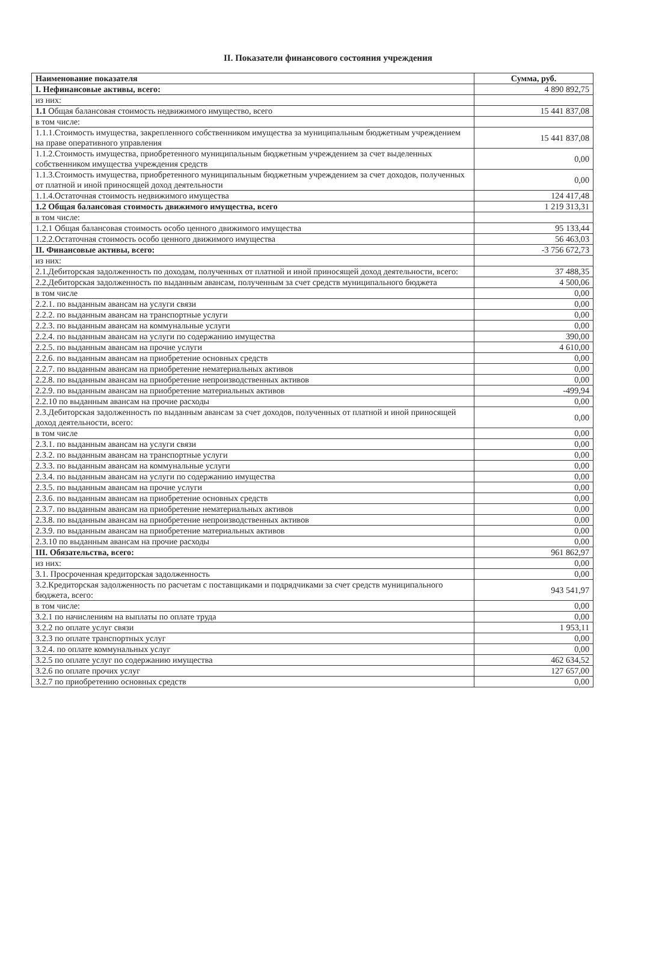II. Показатели финансового состояния учреждения
| Наименование показателя | Сумма, руб. |
| --- | --- |
| I. Нефинансовые активы, всего: | 4 890 892,75 |
| из них: | |
| 1.1 Общая балансовая стоимость недвижимого имущество, всего | 15 441 837,08 |
| в том числе: | |
| 1.1.1.Стоимость имущества, закрепленного собственником имущества за муниципальным бюджетным учреждением на праве оперативного управления | 15 441 837,08 |
| 1.1.2.Стоимость имущества, приобретенного муниципальным бюджетным учреждением за счет выделенных собственником имущества учреждения средств | 0,00 |
| 1.1.3.Стоимость имущества, приобретенного муниципальным бюджетным учреждением за счет доходов, полученных от платной и иной приносящей доход деятельности | 0,00 |
| 1.1.4.Остаточная стоимость недвижимого имущества | 124 417,48 |
| 1.2 Общая балансовая стоимость движимого имущества, всего | 1 219 313,31 |
| в том числе: | |
| 1.2.1 Общая балансовая стоимость особо ценного движимого имущества | 95 133,44 |
| 1.2.2.Остаточная стоимость особо ценного движимого имущества | 56 463,03 |
| II. Финансовые активы, всего: | -3 756 672,73 |
| из них: | |
| 2.1.Дебиторская задолженность по доходам, полученных от платной и иной приносящей доход деятельности, всего: | 37 488,35 |
| 2.2.Дебиторская задолженность по выданным авансам, полученным за счет средств муниципального бюджета | 4 500,06 |
| в том числе | 0,00 |
| 2.2.1. по выданным авансам на услуги связи | 0,00 |
| 2.2.2. по выданным авансам на транспортные услуги | 0,00 |
| 2.2.3. по выданным авансам на коммунальные услуги | 0,00 |
| 2.2.4. по выданным авансам на услуги по содержанию имущества | 390,00 |
| 2.2.5. по выданным авансам на прочие услуги | 4 610,00 |
| 2.2.6. по выданным авансам на приобретение основных средств | 0,00 |
| 2.2.7. по выданным авансам на приобретение нематериальных активов | 0,00 |
| 2.2.8. по выданным авансам на приобретение непроизводственных активов | 0,00 |
| 2.2.9. по выданным авансам на приобретение материальных активов | -499,94 |
| 2.2.10 по выданным авансам на прочие расходы | 0,00 |
| 2.3.Дебиторская задолженность по выданным авансам за счет доходов, полученных от платной и иной приносящей доход деятельности, всего: | 0,00 |
| в том числе | 0,00 |
| 2.3.1. по выданным авансам на услуги связи | 0,00 |
| 2.3.2. по выданным авансам на транспортные услуги | 0,00 |
| 2.3.3. по выданным авансам на коммунальные услуги | 0,00 |
| 2.3.4. по выданным авансам на услуги по содержанию имущества | 0,00 |
| 2.3.5. по выданным авансам на прочие услуги | 0,00 |
| 2.3.6. по выданным авансам на приобретение основных средств | 0,00 |
| 2.3.7. по выданным авансам на приобретение нематериальных активов | 0,00 |
| 2.3.8. по выданным авансам на приобретение непроизводственных активов | 0,00 |
| 2.3.9. по выданным авансам на приобретение материальных активов | 0,00 |
| 2.3.10 по выданным авансам на прочие расходы | 0,00 |
| III. Обязательства, всего: | 961 862,97 |
| из них: | 0,00 |
| 3.1. Просроченная кредиторская задолженность | 0,00 |
| 3.2.Кредиторская задолженность по расчетам с поставщиками и подрядчиками за счет средств муниципального бюджета, всего: | 943 541,97 |
| в том числе: | 0,00 |
| 3.2.1 по начислениям на выплаты по оплате труда | 0,00 |
| 3.2.2 по оплате услуг связи | 1 953,11 |
| 3.2.3 по оплате транспортных услуг | 0,00 |
| 3.2.4. по оплате коммунальных услуг | 0,00 |
| 3.2.5 по оплате услуг по содержанию имущества | 462 634,52 |
| 3.2.6 по оплате прочих услуг | 127 657,00 |
| 3.2.7 по приобретению основных средств | 0,00 |